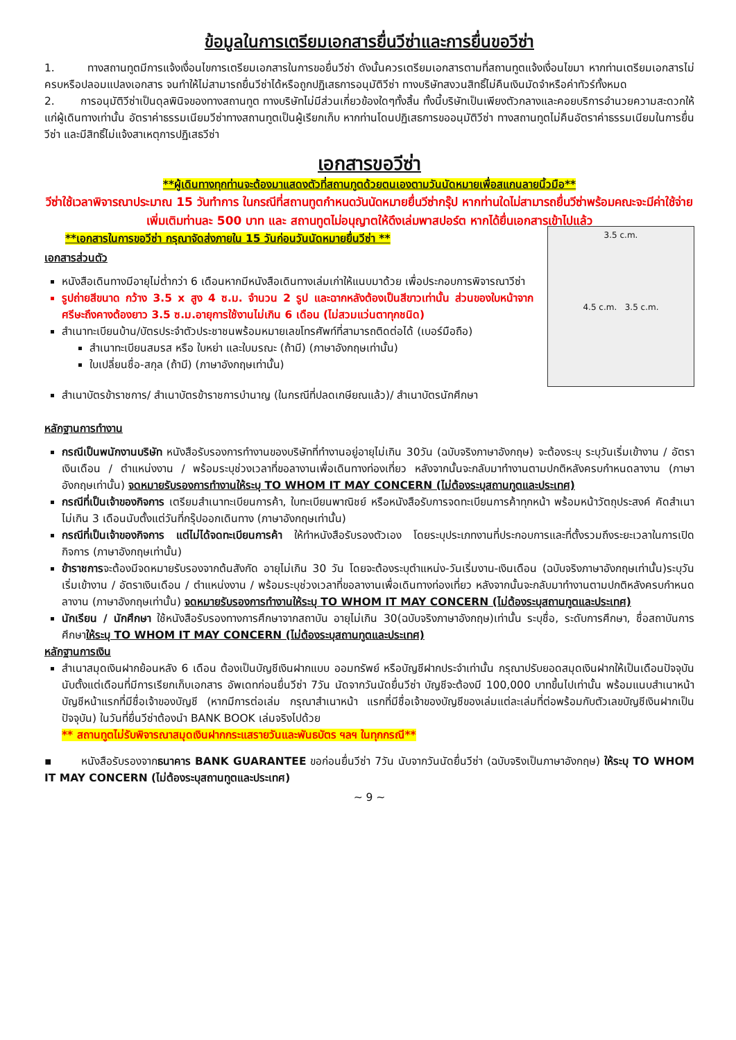ข้อมูลในการเตรียมเอกสารยื่นวีซ่าและการยื่นขอวีซ่า
1. ทางสถานทูตมีการแจ้งเงื่อนไขการเตรียมเอกสารในการขอยื่นวีซ่า ดังนั้นควรเตรียมเอกสารตามที่สถานทูตแจ้งเงื่อนไขมา หากท่านเตรียมเอกสารไม่ครบหรือปลอมแปลงเอกสาร จนทำให้ไม่สามารถยื่นวีซ่าได้หรือถูกปฏิเสธการอนุมัติวีซ่า ทางบริษัทสงวนสิทธิ์ไม่คืนเงินมัดจำหรือค่าทัวร์ทั้งหมด
2. การอนุมัติวีซ่าเป็นดุลพินิจของทางสถานทูต ทางบริษัทไม่มีส่วนเกี่ยวข้องใดๆทั้งสิ้น ทั้งนี้บริษัทเป็นเพียงตัวกลางและคอยบริการอำนวยความสะดวกให้แก่ผู้เดินทางเท่านั้น อัตราค่าธรรมเนียมวีซ่าทางสถานทูตเป็นผู้เรียกเก็บ หากท่านโดนปฏิเสธการขออนุมัติวีซ่า ทางสถานทูตไม่คืนอัตราค่าธรรมเนียมในการยื่นวีซ่า และมีสิทธิ์ไม่แจ้งสาเหตุการปฏิเสธวีซ่า
เอกสารขอวีซ่า
**ผู้เดินทางทุกท่านจะต้องมาแสดงตัวที่สถานทูตด้วยตนเองตามวันนัดหมายเพื่อสแกนลายนิ้วมือ**
วีซ่าใช้เวลาพิจารณาประมาณ 15 วันทำการ ในกรณีที่สถานทูตกำหนดวันนัดหมายยื่นวีซ่ากรุ๊ป หากท่านใดไม่สามารถยื่นวีซ่าพร้อมคณะจะมีค่าใช้จ่ายเพิ่มเติมท่านละ 500 บาท และ สถานทูตไม่อนุญาตให้ดึงเล่มพาสปอร์ต หากได้ยื่นเอกสารเข้าไปแล้ว
**เอกสารในการขอวีซ่า กรุณาจัดส่งภายใน 15 วันก่อนวันนัดหมายยื่นวีซ่า **
เอกสารส่วนตัว
หนังสือเดินทางมีอายุไม่ต่ำกว่า 6 เดือนหากมีหนังสือเดินทางเล่มเก่าให้แนบมาด้วย เพื่อประกอบการพิจารณาวีซ่า
รูปถ่ายสีขนาด กว้าง 3.5 x สูง 4 ซ.ม. จำนวน 2 รูป และฉากหลังต้องเป็นสีขาวเท่านั้น ส่วนของใบหน้าจากศรีษะถึงคางต้องยาว 3.5 ซ.ม.อายุการใช้งานไม่เกิน 6 เดือน (ไม่สวมแว่นตาทุกชนิด)
สำเนาทะเบียนบ้าน/บัตรประจำตัวประชาชนพร้อมหมายเลขโทรศัพท์ที่สามารถติดต่อได้ (เบอร์มือถือ)
สำเนาทะเบียนสมรส หรือ ใบหย่า และใบมรณะ (ถ้ามี) (ภาษาอังกฤษเท่านั้น)
ใบเปลี่ยนชื่อ-สกุล (ถ้ามี) (ภาษาอังกฤษเท่านั้น)
3.5 c.m.
4.5 c.m. 3.5 c.m.
สำเนาบัตรข้าราชการ/ สำเนาบัตรข้าราชการบำนาญ (ในกรณีที่ปลดเกษียณแล้ว)/ สำเนาบัตรนักศึกษา
หลักฐานการทำงาน
กรณีเป็นพนักงานบริษัท หนังสือรับรองการทำงานของบริษัทที่ทำงานอยู่อายุไม่เกิน 30วัน (ฉบับจริงภาษาอังกฤษ) จะต้องระบุ ระบุวันเริ่มเข้างาน / อัตราเงินเดือน / ตำแหน่งงาน / พร้อมระบุช่วงเวลาที่ขอลางานเพื่อเดินทางท่องเที่ยว หลังจากนั้นจะกลับมาทำงานตามปกติหลังครบกำหนดลางาน (ภาษาอังกฤษเท่านั้น) จดหมายรับรองการทำงานให้ระบุ TO WHOM IT MAY CONCERN (ไม่ต้องระบุสถานทูตและประเทศ)
กรณีที่เป็นเจ้าของกิจการ เตรียมสำเนาทะเบียนการค้า, ใบทะเบียนพาณิชย์ หรือหนังสือรับการจดทะเบียนการค้าทุกหน้า พร้อมหน้าวัตถุประสงค์ คัดสำเนาไม่เกิน 3 เดือนนับตั้งแต่วันที่กรุ๊ปออกเดินทาง (ภาษาอังกฤษเท่านั้น)
กรณีที่เป็นเจ้าของกิจการ แต่ไม่ได้จดทะเบียนการค้า ให้ทำหนังสือรับรองตัวเอง โดยระบุประเภทงานที่ประกอบการและที่ตั้งรวมถึงระยะเวลาในการเปิดกิจการ (ภาษาอังกฤษเท่านั้น)
ข้าราชการจะต้องมีจดหมายรับรองจากต้นสังกัด อายุไม่เกิน 30 วัน โดยจะต้องระบุตำแหน่ง-วันเริ่มงาน-เงินเดือน (ฉบับจริงภาษาอังกฤษเท่านั้น)ระบุวันเริ่มเข้างาน / อัตราเงินเดือน / ตำแหน่งงาน / พร้อมระบุช่วงเวลาที่ขอลางานเพื่อเดินทางท่องเที่ยว หลังจากนั้นจะกลับมาทำงานตามปกติหลังครบกำหนดลางาน (ภาษาอังกฤษเท่านั้น) จดหมายรับรองการทำงานให้ระบุ TO WHOM IT MAY CONCERN (ไม่ต้องระบุสถานทูตและประเทศ)
นักเรียน / นักศึกษา ใช้หนังสือรับรองทางการศึกษาจากสถาบัน อายุไม่เกิน 30(ฉบับจริงภาษาอังกฤษ)เท่านั้น ระบุชื่อ, ระดับการศึกษา, ชื่อสถาบันการศึกษาให้ระบุ TO WHOM IT MAY CONCERN (ไม่ต้องระบุสถานทูตและประเทศ)
หลักฐานการเงิน
สำเนาสมุดเงินฝากย้อนหลัง 6 เดือน ต้องเป็นบัญชีเงินฝากแบบ ออมทรัพย์ หรือบัญชีฝากประจำเท่านั้น กรุณาปรับยอดสมุดเงินฝากให้เป็นเดือนปัจจุบันนับตั้งแต่เดือนที่มีการเรียกเก็บเอกสาร อัพเดทก่อนยื่นวีซ่า 7วัน นัดจากวันนัดยื่นวีซ่า บัญชีจะต้องมี 100,000 บาทขึ้นไปเท่านั้น พร้อมแนบสำเนาหน้าบัญชีหน้าแรกที่มีชื่อเจ้าของบัญชี (หากมีการต่อเล่ม กรุณาสำเนาหน้า แรกที่มีชื่อเจ้าของบัญชีของเล่มแต่ละเล่มที่ต่อพร้อมกับตัวเลขบัญชีเงินฝากเป็นปัจจุบัน) ในวันที่ยื่นวีซ่าต้องนำ BANK BOOK เล่มจริงไปด้วย
** สถานทูตไม่รับพิจารณาสมุดเงินฝากกระแสรายวันและพันธบัตร ฯลฯ ในทุกกรณี**
▪ หนังสือรับรองจากธนาคาร BANK GUARANTEE ขอก่อนยื่นวีซ่า 7วัน นับจากวันนัดยื่นวีซ่า (ฉบับจริงเป็นภาษาอังกฤษ) ให้ระบุ TO WHOM IT MAY CONCERN (ไม่ต้องระบุสถานทูตและประเทศ)
~ 9 ~